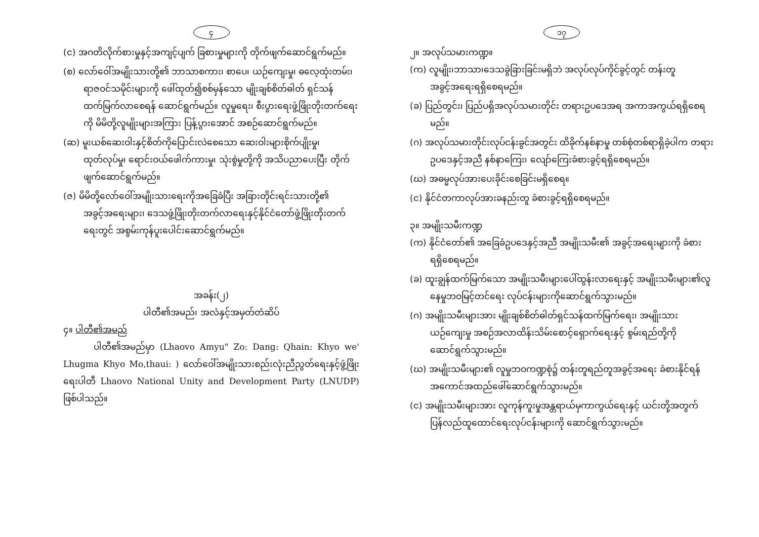၄
(င) အဂတိလိုက်စားမှုနှင့်အကျင့်ပျက် ခြစားမှုများကို တိုက်ဖျက်ဆောင်ရွက်မည်။
(စ) လော်ဝေါ်အမျိုးသားတို့၏ ဘာသာစကား၊ စာပေ၊ ယဉ်ကျေးမှု၊ ဓလေ့ထုံးတမ်း၊ ရာဇဝင်သမိုင်းများကို ဖေါ်ထုတ်၍စစ်မှန်သော မျိုးချစ်စိတ်ဓါတ် ရှင်သန်ထက်မြက်လာစေရန် ဆောင်ရွက်မည်။ လူမှုရေး၊ စီးပွားရေးဖွံ့ဖြိုးတိုးတက်ရေးကို မိမိတို့လူမျိုးများအကြား ပြန့်ပွားအောင် အစဉ်ဆောင်ရွက်မည်။
(ဆ) မူးယစ်ဆေးဝါးနှင့်စိတ်ကိုပြောင်းလဲစေသော ဆေးဝါးများစိုက်ပျိုးမှု၊ ထုတ်လုပ်မှု၊ ရောင်းဝယ်ဖေါက်ကားမှု၊ သုံးစွဲမှုတို့ကို အသိပညာပေးပြီး တိုက်ဖျက်ဆောင်ရွက်မည်။
(ဇ) မိမိတို့လော်ဝေါ်အမျိုးသားရေးကိုအခြေခံပြီး အခြားတိုင်းရင်းသားတို့၏ အခွင့်အရေးများ၊ ဒေသဖွံ့ဖြိုးတိုးတက်လာရေးနှင့်နိုင်ငံတော်ဖွံ့ဖြိုးတိုးတက်ရေးတွင် အစွမ်းကုန်ပူးပေါင်းဆောင်ရွက်မည်။
အခန်း(၂)
ပါတီ၏အမည်၊ အလံနှင့်အမှတ်တံဆိပ်
၄။ ပါတီ၏အမည်
ပါတီ၏အမည်မှာ (Lhaovo Amyu" Zo: Dang: Qhain: Khyo we' Lhugma Khyo Mo,thaui: ) လော်ဝေါ်အမျိုးသားစည်းလုံးညီညွတ်ရေးနှင့်ဖွံ့ဖြိုးရေးပါတီ Lhaovo National Unity and Development Party (LNUDP) ဖြစ်ပါသည်။
၁၇
၂။ အလုပ်သမားကဏ္ဍ။
(က) လူမျိုး၊ဘာသာ၊ဒေသခွဲခြားခြင်းမရှိဘဲ အလုပ်လုပ်ကိုင်ခွင့်တွင် တန်းတူအခွင့်အရေးရရှိစေရမည်။
(ခ) ပြည်တွင်း၊ ပြည်ပရှိအလုပ်သမားတိုင်း တရားဥပဒေအရ အကာအကွယ်ရရှိစေရမည်။
(ဂ) အလုပ်သမားတိုင်းလုပ်ငန်းခွင်အတွင်း ထိခိုက်နစ်နာမှု တစ်စုံတစ်ရာရှိခဲ့ပါက တရားဥပဒေနှင့်အညီ နစ်နာကြေး၊ လျော်ကြေးခံစားခွင့်ရရှိစေရမည်။
(ဃ) အဓမ္မလုပ်အားပေးခိုင်းစေခြင်းမရှိစေရ။
(င) နိုင်ငံတကာလုပ်အားခနည်းတူ ခံစားခွင့်ရရှိစေရမည်။
၃။ အမျိုးသမီးကဏ္ဍ
(က) နိုင်ငံတော်၏ အခြေခံဥပဒေနှင့်အညီ အမျိုးသမီး၏ အခွင့်အရေးများကို ခံစားရရှိစေရမည်။
(ခ) ထူးချွန်ထက်မြက်သော အမျိုးသမီးများပေါ်ထွန်းလာရေးနှင့် အမျိုးသမီးများ၏လူနေမှုဘဝမြင့်တင်ရေး လုပ်ငန်းများကိုဆောင်ရွက်သွားမည်။
(ဂ) အမျိုးသမီးများအား မျိုးချစ်စိတ်ဓါတ်ရှင်သန်ထက်မြက်ရေး၊ အမျိုးသားယဉ်ကျေးမှု အစဉ်အလာထိန်းသိမ်းစောင့်ရှောက်ရေးနှင့် စွမ်းရည်တို့ကို ဆောင်ရွက်သွားမည်။
(ဃ) အမျိုးသမီးများ၏ လူမှုဘဝကဏ္ဍစုံ၌ တန်းတူရည်တူအခွင့်အရေး ခံစားနိုင်ရန် အကောင်အထည်ဖေါ်ဆောင်ရွက်သွားမည်။
(င) အမျိုးသမီးများအား လူကုန်ကူးမှုအန္တရာယ်မှကာကွယ်ရေးနှင့် ယင်းတို့အတွက်ပြန်လည်ထူထောင်ရေးလုပ်ငန်းများကို ဆောင်ရွက်သွားမည်။